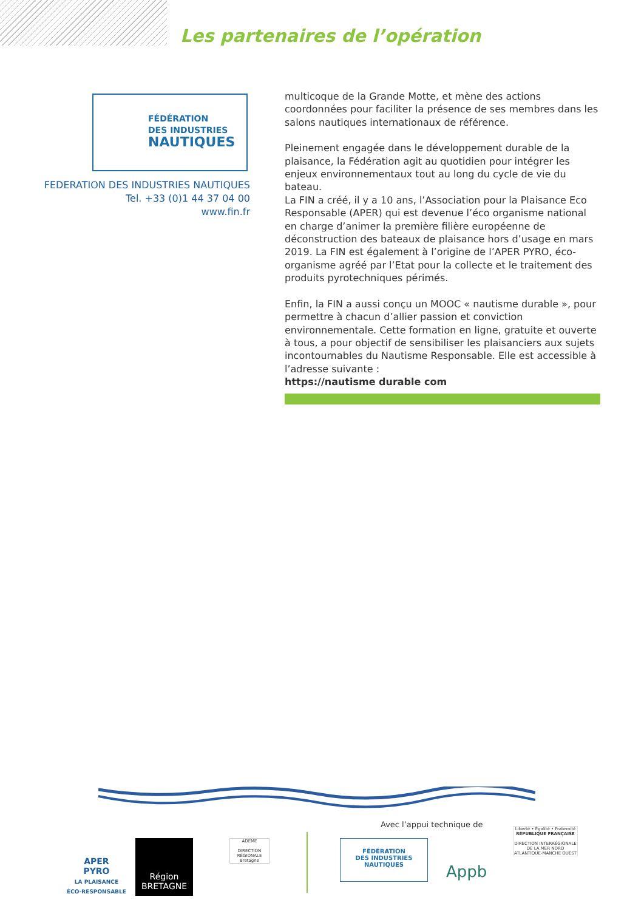Les partenaires de l’opération
FÉDÉRATION
DES INDUSTRIES
NAUTIQUES
FEDERATION DES INDUSTRIES NAUTIQUES
Tel. +33 (0)1 44 37 04 00
www.fin.fr
multicoque de la Grande Motte, et mène des actions coordonnées pour faciliter la présence de ses membres dans les salons nautiques internationaux de référence.
Pleinement engagée dans le développement durable de la plaisance, la Fédération agit au quotidien pour intégrer les enjeux environnementaux tout au long du cycle de vie du bateau.
La FIN a créé, il y a 10 ans, l’Association pour la Plaisance Eco Responsable (APER) qui est devenue l’éco organisme national en charge d’animer la première filière européenne de déconstruction des bateaux de plaisance hors d’usage en mars 2019. La FIN est également à l’origine de l’APER PYRO, éco-organisme agréé par l’Etat pour la collecte et le traitement des produits pyrotechniques périmés.
Enfin, la FIN a aussi conçu un MOOC « nautisme durable », pour permettre à chacun d’allier passion et conviction environnementale. Cette formation en ligne, gratuite et ouverte à tous, a pour objectif de sensibiliser les plaisanciers aux sujets incontournables du Nautisme Responsable. Elle est accessible à l’adresse suivante :
https://nautisme durable com
Avec l’appui technique de
APER
PYRO
LA PLAISANCE
ÉCO-RESPONSABLE
Région
BRETAGNE
ADEME
DIRECTION RÉGIONALE Bretagne
FÉDÉRATION
DES INDUSTRIES
NAUTIQUES
Appb
Liberté • Égalité • Fraternité
RÉPUBLIQUE FRANÇAISE
DIRECTION INTERRÉGIONALE DE LA MER NORD ATLANTIQUE-MANCHE OUEST